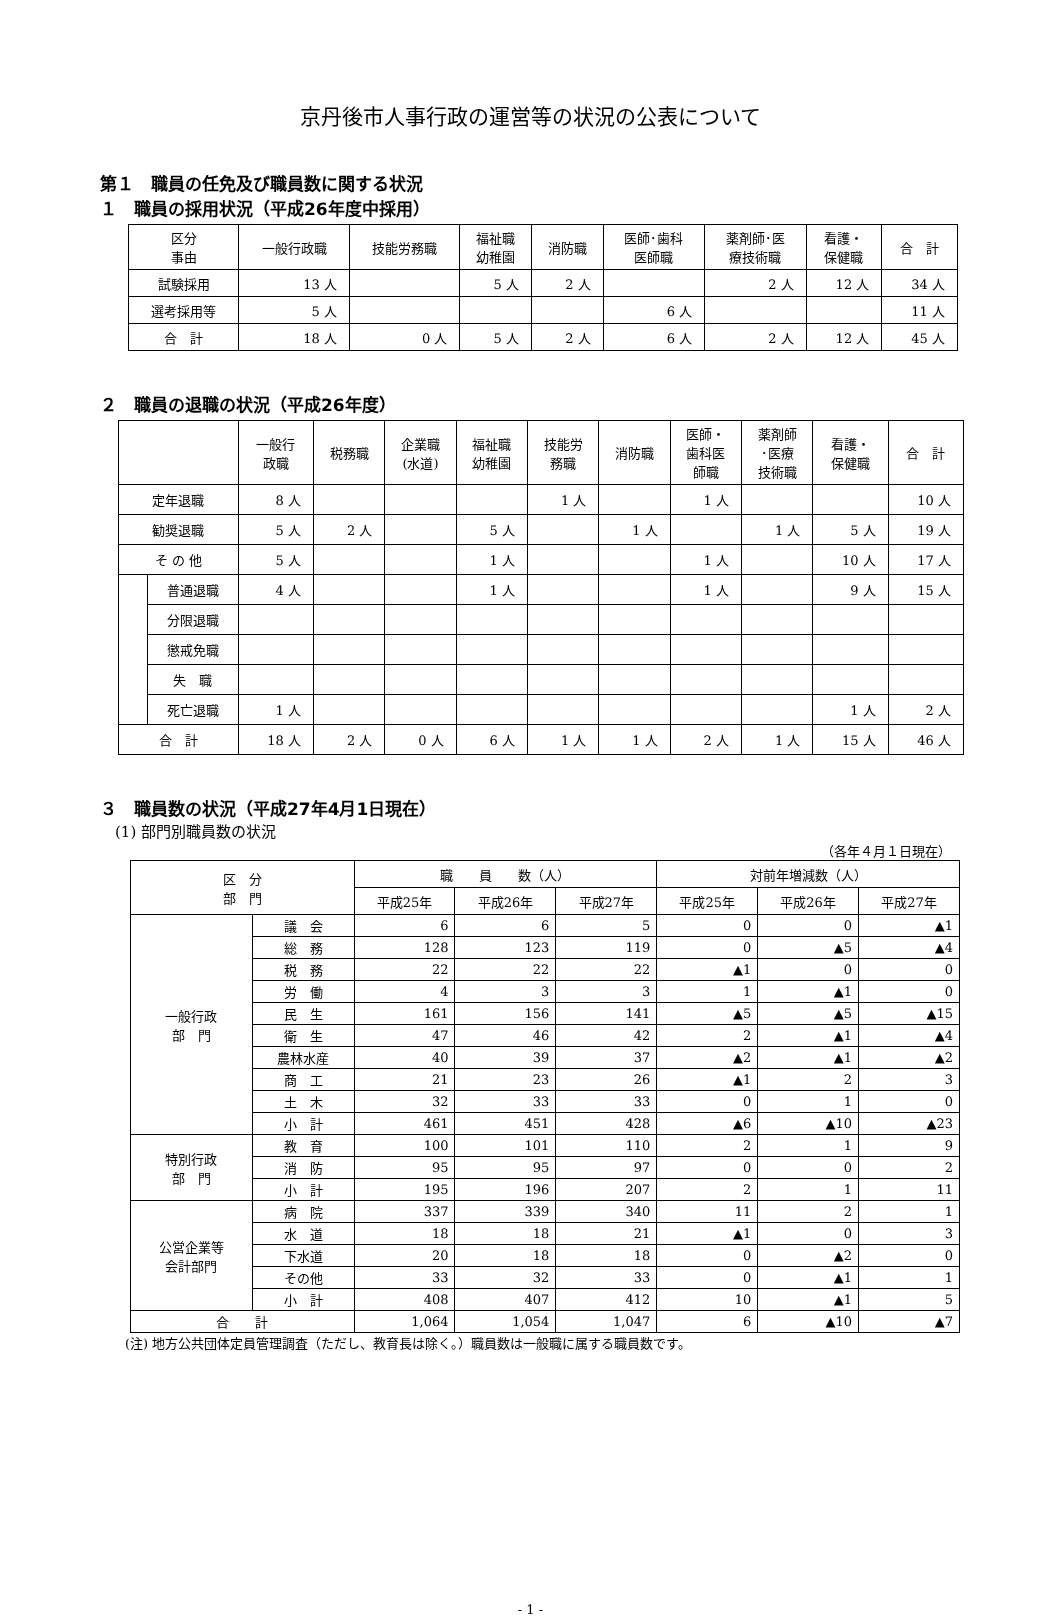京丹後市人事行政の運営等の状況の公表について
第１　職員の任免及び職員数に関する状況
１　職員の採用状況（平成26年度中採用）
| 区分 事由 | 一般行政職 | 技能労務職 | 福祉職 幼稚園 | 消防職 | 医師･歯科 医師職 | 薬剤師･医 療技術職 | 看護・ 保健職 | 合 計 |
| --- | --- | --- | --- | --- | --- | --- | --- | --- |
| 試験採用 | 13 人 | | 5 人 | 2 人 | | 2 人 | 12 人 | 34 人 |
| 選考採用等 | 5 人 | | | | 6 人 | | | 11 人 |
| 合 計 | 18 人 | 0 人 | 5 人 | 2 人 | 6 人 | 2 人 | 12 人 | 45 人 |
２　職員の退職の状況（平成26年度）
| | | 一般行 政職 | 税務職 | 企業職 (水道) | 福祉職 幼稚園 | 技能労 務職 | 消防職 | 医師・ 歯科医 師職 | 薬剤師 ･医療 技術職 | 看護・ 保健職 | 合 計 |
| --- | --- | --- | --- | --- | --- | --- | --- | --- | --- | --- | --- |
| 定年退職 | | 8 人 | | | | 1 人 | | 1 人 | | | 10 人 |
| 勧奨退職 | | 5 人 | 2 人 | | 5 人 | | 1 人 | | 1 人 | 5 人 | 19 人 |
| そ の 他 | | 5 人 | | | 1 人 | | | 1 人 | | 10 人 | 17 人 |
| | 普通退職 | 4 人 | | | 1 人 | | | 1 人 | | 9 人 | 15 人 |
| | 分限退職 | | | | | | | | | | |
| | 懲戒免職 | | | | | | | | | | |
| | 失 職 | | | | | | | | | | |
| | 死亡退職 | 1 人 | | | | | | | | 1 人 | 2 人 |
| 合 計 | | 18 人 | 2 人 | 0 人 | 6 人 | 1 人 | 1 人 | 2 人 | 1 人 | 15 人 | 46 人 |
３　職員数の状況（平成27年4月1日現在）
(1) 部門別職員数の状況
（各年４月１日現在）
| 区 分 部 門 | | 職 員 数（人） | | | 対前年増減数（人） | | |
| --- | --- | --- | --- | --- | --- | --- | --- |
| | | 平成25年 | 平成26年 | 平成27年 | 平成25年 | 平成26年 | 平成27年 |
| 一般行政 部 門 | 議 会 | 6 | 6 | 5 | 0 | 0 | ▲1 |
| | 総 務 | 128 | 123 | 119 | 0 | ▲5 | ▲4 |
| | 税 務 | 22 | 22 | 22 | ▲1 | 0 | 0 |
| | 労 働 | 4 | 3 | 3 | 1 | ▲1 | 0 |
| | 民 生 | 161 | 156 | 141 | ▲5 | ▲5 | ▲15 |
| | 衛 生 | 47 | 46 | 42 | 2 | ▲1 | ▲4 |
| | 農林水産 | 40 | 39 | 37 | ▲2 | ▲1 | ▲2 |
| | 商 工 | 21 | 23 | 26 | ▲1 | 2 | 3 |
| | 土 木 | 32 | 33 | 33 | 0 | 1 | 0 |
| | 小 計 | 461 | 451 | 428 | ▲6 | ▲10 | ▲23 |
| 特別行政 部 門 | 教 育 | 100 | 101 | 110 | 2 | 1 | 9 |
| | 消 防 | 95 | 95 | 97 | 0 | 0 | 2 |
| | 小 計 | 195 | 196 | 207 | 2 | 1 | 11 |
| 公営企業等 会計部門 | 病 院 | 337 | 339 | 340 | 11 | 2 | 1 |
| | 水 道 | 18 | 18 | 21 | ▲1 | 0 | 3 |
| | 下水道 | 20 | 18 | 18 | 0 | ▲2 | 0 |
| | その他 | 33 | 32 | 33 | 0 | ▲1 | 1 |
| | 小 計 | 408 | 407 | 412 | 10 | ▲1 | 5 |
| 合 計 | | 1,064 | 1,054 | 1,047 | 6 | ▲10 | ▲7 |
(注) 地方公共団体定員管理調査（ただし、教育長は除く。）職員数は一般職に属する職員数です。
- 1 -